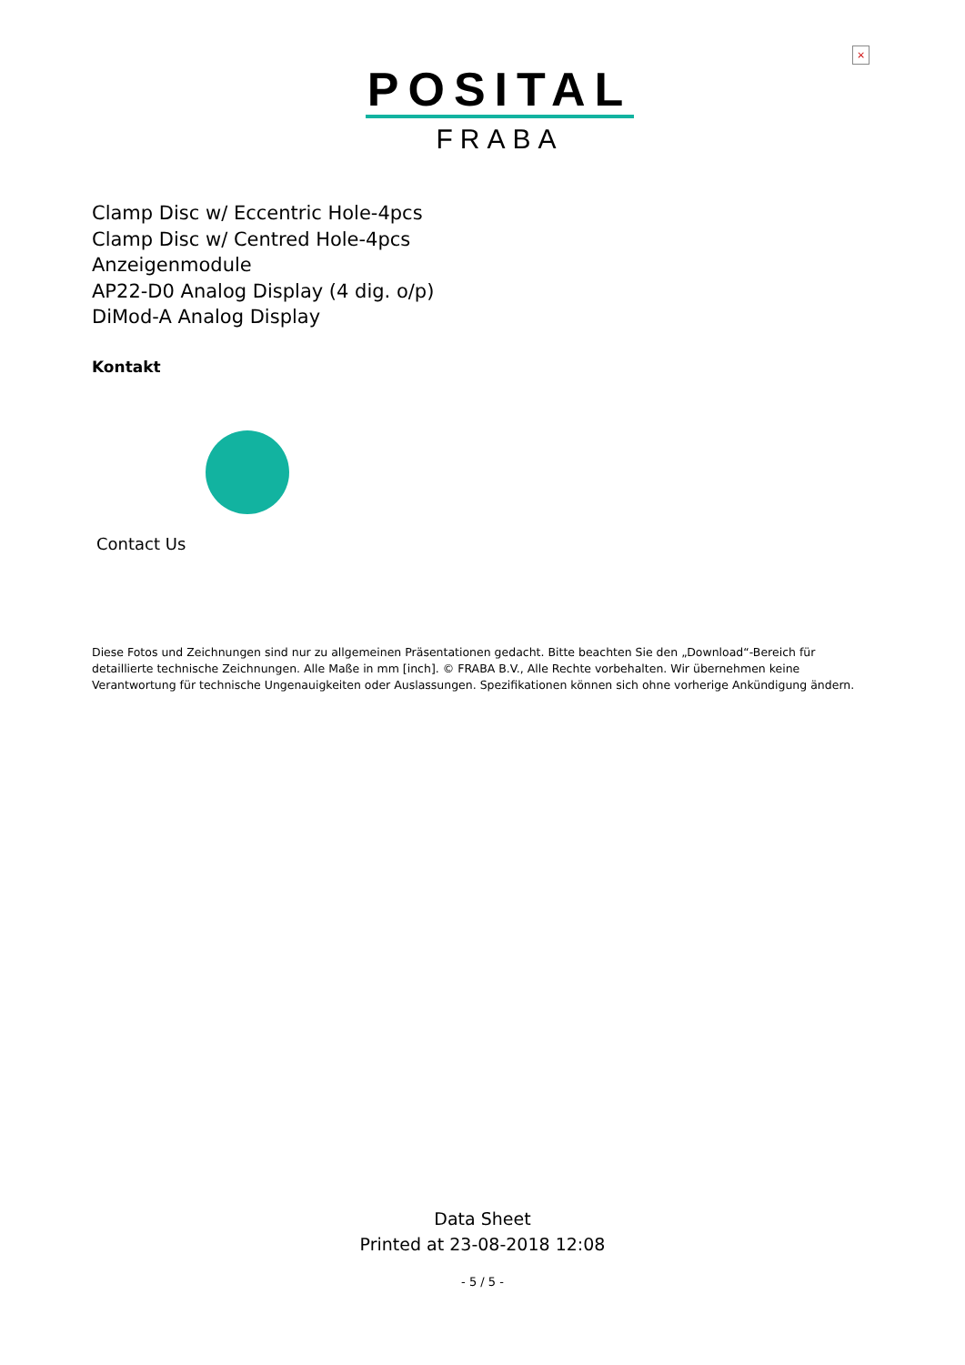×
POSITAL
FRABA
Clamp Disc w/ Eccentric Hole-4pcs
Clamp Disc w/ Centred Hole-4pcs
Anzeigenmodule
AP22-D0 Analog Display (4 dig. o/p)
DiMod-A Analog Display
Kontakt
Contact Us
Diese Fotos und Zeichnungen sind nur zu allgemeinen Präsentationen gedacht. Bitte beachten Sie den „Download“-Bereich für detaillierte technische Zeichnungen. Alle Maße in mm [inch]. © FRABA B.V., Alle Rechte vorbehalten. Wir übernehmen keine Verantwortung für technische Ungenauigkeiten oder Auslassungen. Spezifikationen können sich ohne vorherige Ankündigung ändern.
Data Sheet
Printed at 23-08-2018 12:08
- 5 / 5 -